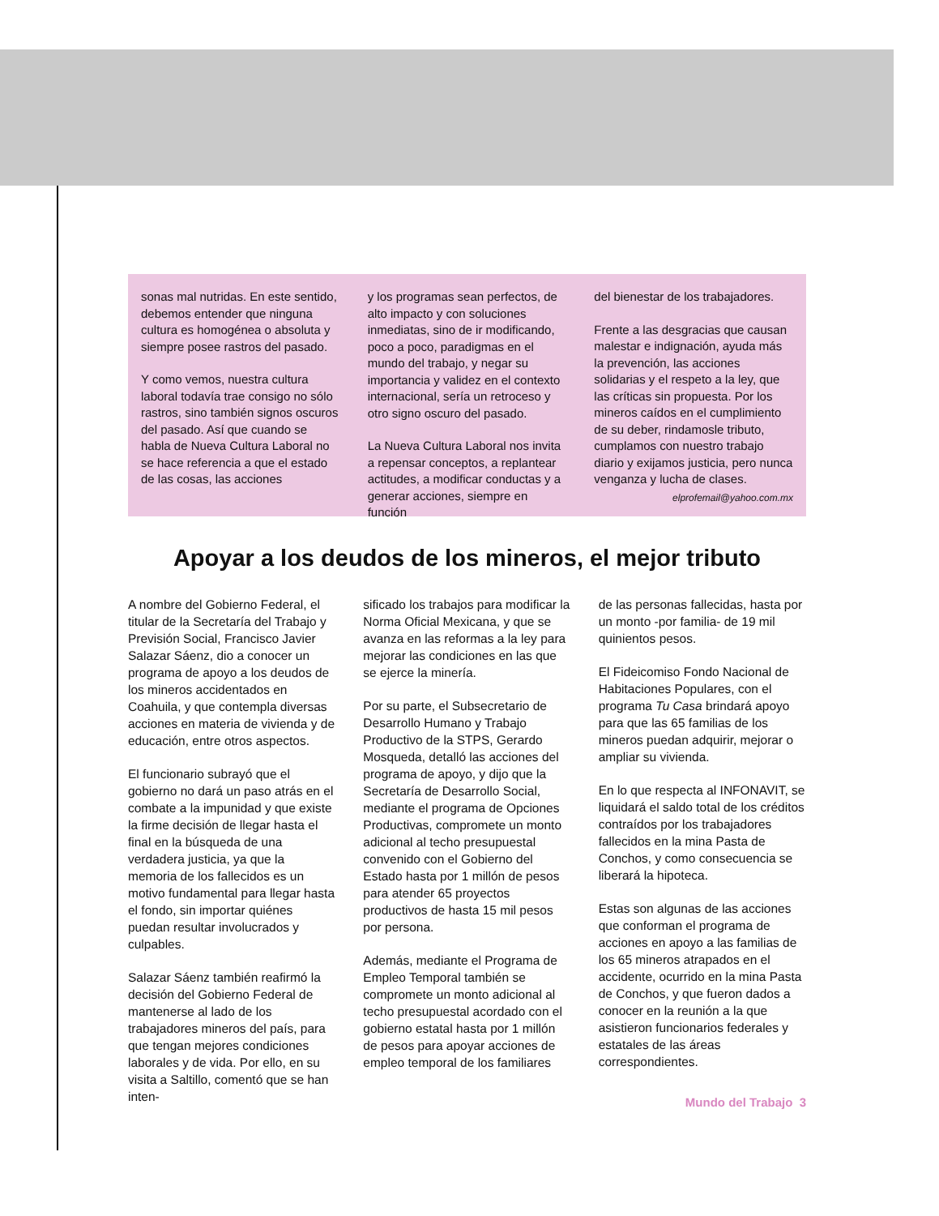sonas mal nutridas. En este sentido, debemos entender que ninguna cultura es homogénea o absoluta y siempre posee rastros del pasado.
Y como vemos, nuestra cultura laboral todavía trae consigo no sólo rastros, sino también signos oscuros del pasado. Así que cuando se habla de Nueva Cultura Laboral no se hace referencia a que el estado de las cosas, las acciones
y los programas sean perfectos, de alto impacto y con soluciones inmediatas, sino de ir modificando, poco a poco, paradigmas en el mundo del trabajo, y negar su importancia y validez en el contexto internacional, sería un retroceso y otro signo oscuro del pasado.
La Nueva Cultura Laboral nos invita a repensar conceptos, a replantear actitudes, a modificar conductas y a generar acciones, siempre en función
del bienestar de los trabajadores.
Frente a las desgracias que causan malestar e indignación, ayuda más la prevención, las acciones solidarias y el respeto a la ley, que las críticas sin propuesta. Por los mineros caídos en el cumplimiento de su deber, rindamosle tributo, cumplamos con nuestro trabajo diario y exijamos justicia, pero nunca venganza y lucha de clases.
elprofemail@yahoo.com.mx
Apoyar a los deudos de los mineros, el mejor tributo
A nombre del Gobierno Federal, el titular de la Secretaría del Trabajo y Previsión Social, Francisco Javier Salazar Sáenz, dio a conocer un programa de apoyo a los deudos de los mineros accidentados en Coahuila, y que contempla diversas acciones en materia de vivienda y de educación, entre otros aspectos.
El funcionario subrayó que el gobierno no dará un paso atrás en el combate a la impunidad y que existe la firme decisión de llegar hasta el final en la búsqueda de una verdadera justicia, ya que la memoria de los fallecidos es un motivo fundamental para llegar hasta el fondo, sin importar quiénes puedan resultar involucrados y culpables.
Salazar Sáenz también reafirmó la decisión del Gobierno Federal de mantenerse al lado de los trabajadores mineros del país, para que tengan mejores condiciones laborales y de vida. Por ello, en su visita a Saltillo, comentó que se han inten-
sificado los trabajos para modificar la Norma Oficial Mexicana, y que se avanza en las reformas a la ley para mejorar las condiciones en las que se ejerce la minería.
Por su parte, el Subsecretario de Desarrollo Humano y Trabajo Productivo de la STPS, Gerardo Mosqueda, detalló las acciones del programa de apoyo, y dijo que la Secretaría de Desarrollo Social, mediante el programa de Opciones Productivas, compromete un monto adicional al techo presupuestal convenido con el Gobierno del Estado hasta por 1 millón de pesos para atender 65 proyectos productivos de hasta 15 mil pesos por persona.
Además, mediante el Programa de Empleo Temporal también se compromete un monto adicional al techo presupuestal acordado con el gobierno estatal hasta por 1 millón de pesos para apoyar acciones de empleo temporal de los familiares
de las personas fallecidas, hasta por un monto -por familia- de 19 mil quinientos pesos.
El Fideicomiso Fondo Nacional de Habitaciones Populares, con el programa Tu Casa brindará apoyo para que las 65 familias de los mineros puedan adquirir, mejorar o ampliar su vivienda.
En lo que respecta al INFONAVIT, se liquidará el saldo total de los créditos contraídos por los trabajadores fallecidos en la mina Pasta de Conchos, y como consecuencia se liberará la hipoteca.
Estas son algunas de las acciones que conforman el programa de acciones en apoyo a las familias de los 65 mineros atrapados en el accidente, ocurrido en la mina Pasta de Conchos, y que fueron dados a conocer en la reunión a la que asistieron funcionarios federales y estatales de las áreas correspondientes.
Mundo del Trabajo 3